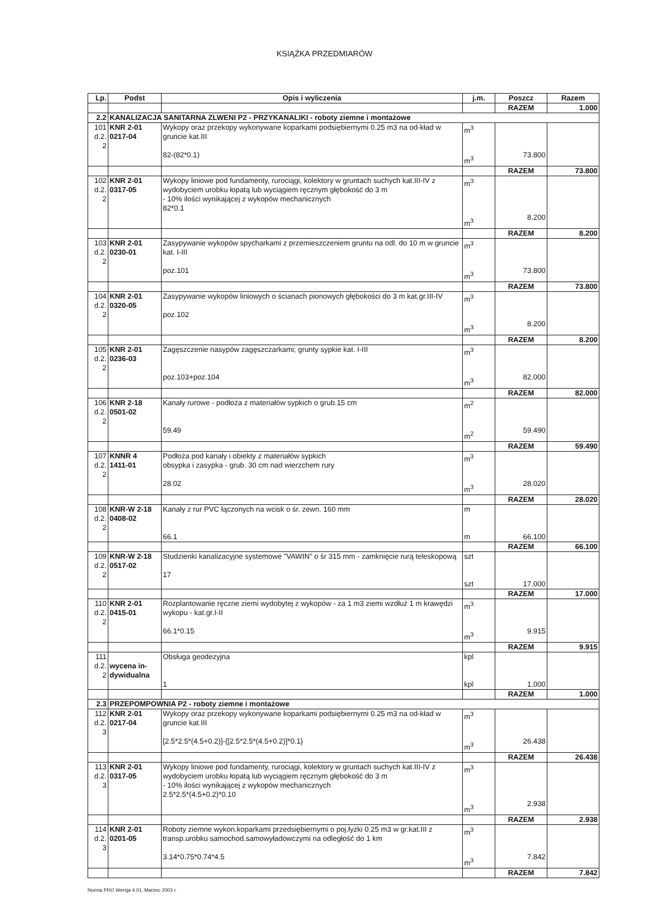KSIĄŻKA PRZEDMIARÓW
| Lp. | Podst | Opis i wyliczenia | j.m. | Poszcz | Razem |
| --- | --- | --- | --- | --- | --- |
| | | | | RAZEM | 1.000 |
| 2.2 | KANALIZACJA SANITARNA ZLWENI P2 - PRZYKANALIKI - roboty ziemne i montażowe | | | | |
| 101 d.2. 2 | KNR 2-01 0217-04 | Wykopy oraz przekopy wykonywane koparkami podsiębiernymi 0.25 m3 na od-kład w gruncie kat.III 82-(82*0.1) | m<sup>3</sup> m<sup>3</sup> | 73.800 | |
| | | | | RAZEM | 73.800 |
| 102 d.2. 2 | KNR 2-01 0317-05 | Wykopy liniowe pod fundamenty, rurociągi, kolektory w gruntach suchych kat.III-IV z wydobyciem urobku łopatą lub wyciągiem ręcznym głębokość do 3 m - 10% ilości wynikającej z wykopów mechanicznych 82*0.1 | m<sup>3</sup> m<sup>3</sup> | 8.200 | |
| | | | | RAZEM | 8.200 |
| 103 d.2. 2 | KNR 2-01 0230-01 | Zasypywanie wykopów spycharkami z przemieszczeniem gruntu na odl. do 10 m w gruncie kat. I-III poz.101 | m<sup>3</sup> m<sup>3</sup> | 73.800 | |
| | | | | RAZEM | 73.800 |
| 104 d.2. 2 | KNR 2-01 0320-05 | Zasypywanie wykopów liniowych o ścianach pionowych głębokości do 3 m kat.gr.III-IV poz.102 | m<sup>3</sup> m<sup>3</sup> | 8.200 | |
| | | | | RAZEM | 8.200 |
| 105 d.2. 2 | KNR 2-01 0236-03 | Zagęszczenie nasypów zagęszczarkami; grunty sypkie kat. I-III poz.103+poz.104 | m<sup>3</sup> m<sup>3</sup> | 82.000 | |
| | | | | RAZEM | 82.000 |
| 106 d.2. 2 | KNR 2-18 0501-02 | Kanały rurowe - podłoża z materiałów sypkich o grub.15 cm 59.49 | m<sup>2</sup> m<sup>2</sup> | 59.490 | |
| | | | | RAZEM | 59.490 |
| 107 d.2. 2 | KNNR 4 1411-01 | Podłoża pod kanały i obiekty z materiałów sypkich obsypka i zasypka - grub. 30 cm nad wierzchem rury 28.02 | m<sup>3</sup> m<sup>3</sup> | 28.020 | |
| | | | | RAZEM | 28.020 |
| 108 d.2. 2 | KNR-W 2-18 0408-02 | Kanały z rur PVC łączonych na wcisk o śr. zewn. 160 mm 66.1 | m m | 66.100 | |
| | | | | RAZEM | 66.100 |
| 109 d.2. 2 | KNR-W 2-18 0517-02 | Studzienki kanalizacyjne systemowe "VAWIN" o śr 315 mm - zamknięcie rurą teleskopową 17 | szt szt | 17.000 | |
| | | | | RAZEM | 17.000 |
| 110 d.2. 2 | KNR 2-01 0415-01 | Rozplantowanie ręczne ziemi wydobytej z wykopów - za 1 m3 ziemi wzdłuż 1 m krawędzi wykopu - kat.gr.I-II 66.1*0.15 | m<sup>3</sup> m<sup>3</sup> | 9.915 | |
| | | | | RAZEM | 9.915 |
| 111 d.2. 2 | wycena in- dywidualna | Obsługa geodezyjna 1 | kpl kpl | 1.000 | |
| | | | | RAZEM | 1.000 |
| 2.3 | PRZEPOMPOWNIA P2 - roboty ziemne i montażowe | | | | |
| 112 d.2. 3 | KNR 2-01 0217-04 | Wykopy oraz przekopy wykonywane koparkami podsiębiernymi 0.25 m3 na od-kład w gruncie kat.III [2.5*2.5*(4.5+0.2)]-{[2.5*2.5*(4.5+0.2)]*0.1} | m<sup>3</sup> m<sup>3</sup> | 26.438 | |
| | | | | RAZEM | 26.438 |
| 113 d.2. 3 | KNR 2-01 0317-05 | Wykopy liniowe pod fundamenty, rurociągi, kolektory w gruntach suchych kat.III-IV z wydobyciem urobku łopatą lub wyciągiem ręcznym głębokość do 3 m - 10% ilości wynikającej z wykopów mechanicznych 2.5*2.5*(4.5+0.2)*0.10 | m<sup>3</sup> m<sup>3</sup> | 2.938 | |
| | | | | RAZEM | 2.938 |
| 114 d.2. 3 | KNR 2-01 0201-05 | Roboty ziemne wykon.koparkami przedsiębiernymi o poj.łyżki 0.25 m3 w gr.kat.III z transp.urobku samochod.samowyładowczymi na odległość do 1 km 3.14*0.75*0.74*4.5 | m<sup>3</sup> m<sup>3</sup> | 7.842 | |
| | | | | RAZEM | 7.842 |
Norma PRO Wersja 4.01, Marzec 2003 r.